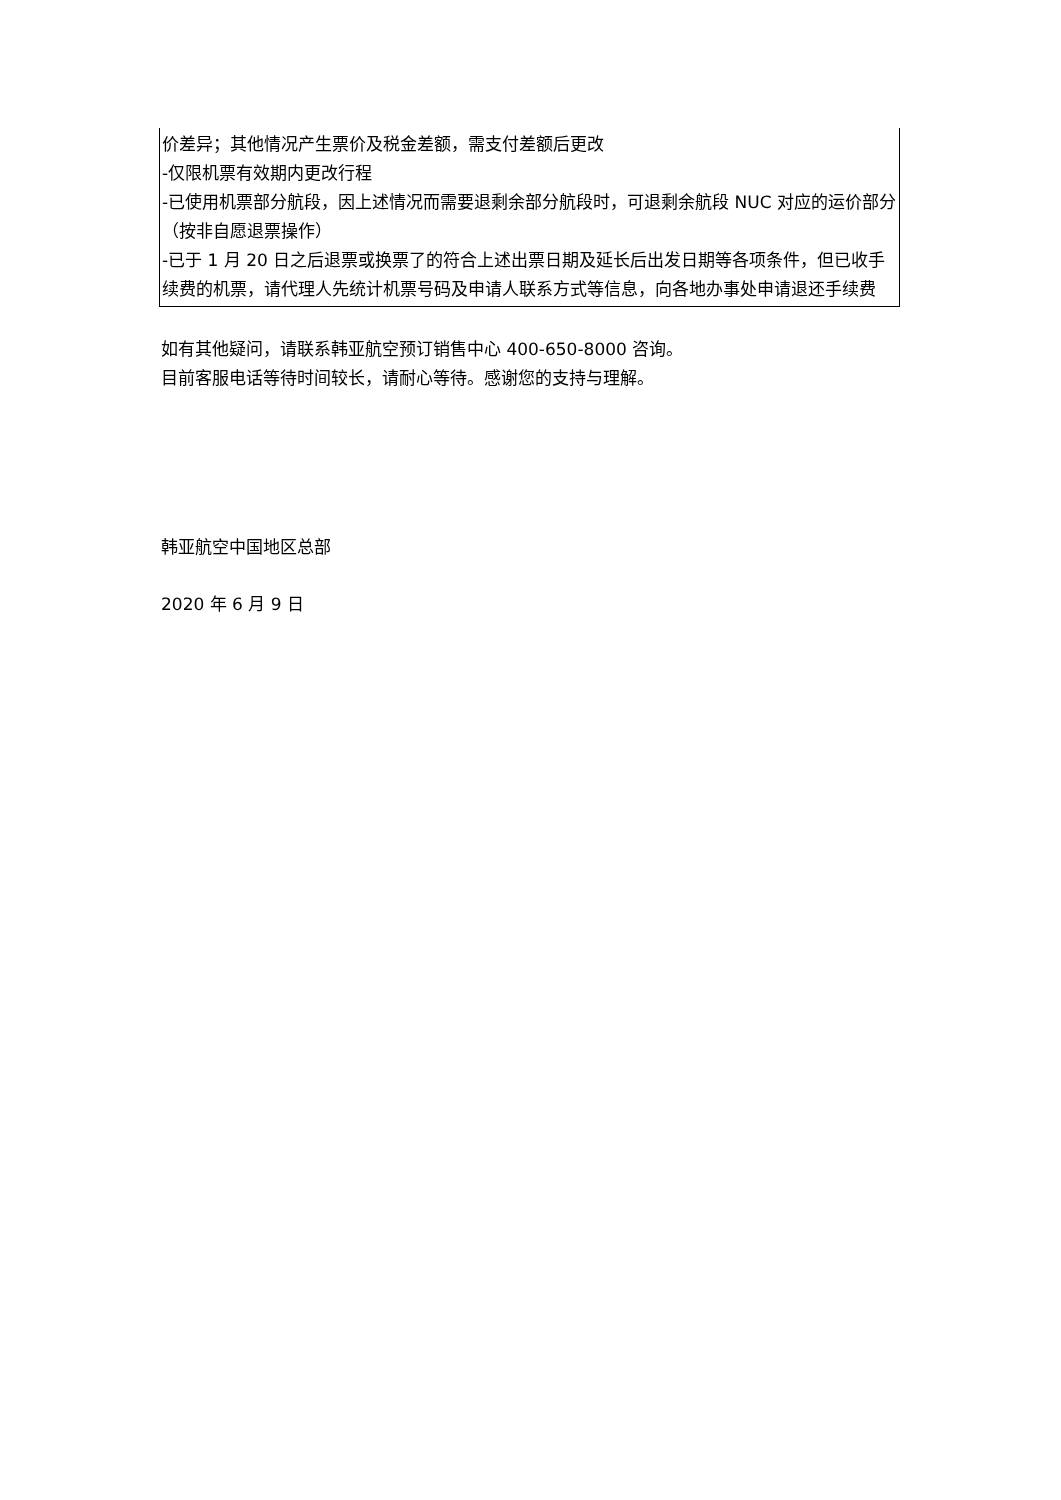| 价差异；其他情况产生票价及税金差额，需支付差额后更改 -仅限机票有效期内更改行程 -已使用机票部分航段，因上述情况而需要退剩余部分航段时，可退剩余航段 NUC 对应的运价部分（按非自愿退票操作） -已于 1 月 20 日之后退票或换票了的符合上述出票日期及延长后出发日期等各项条件，但已收手续费的机票，请代理人先统计机票号码及申请人联系方式等信息，向各地办事处申请退还手续费 |
如有其他疑问，请联系韩亚航空预订销售中心 400-650-8000 咨询。
目前客服电话等待时间较长，请耐心等待。感谢您的支持与理解。
韩亚航空中国地区总部
2020 年 6 月 9 日